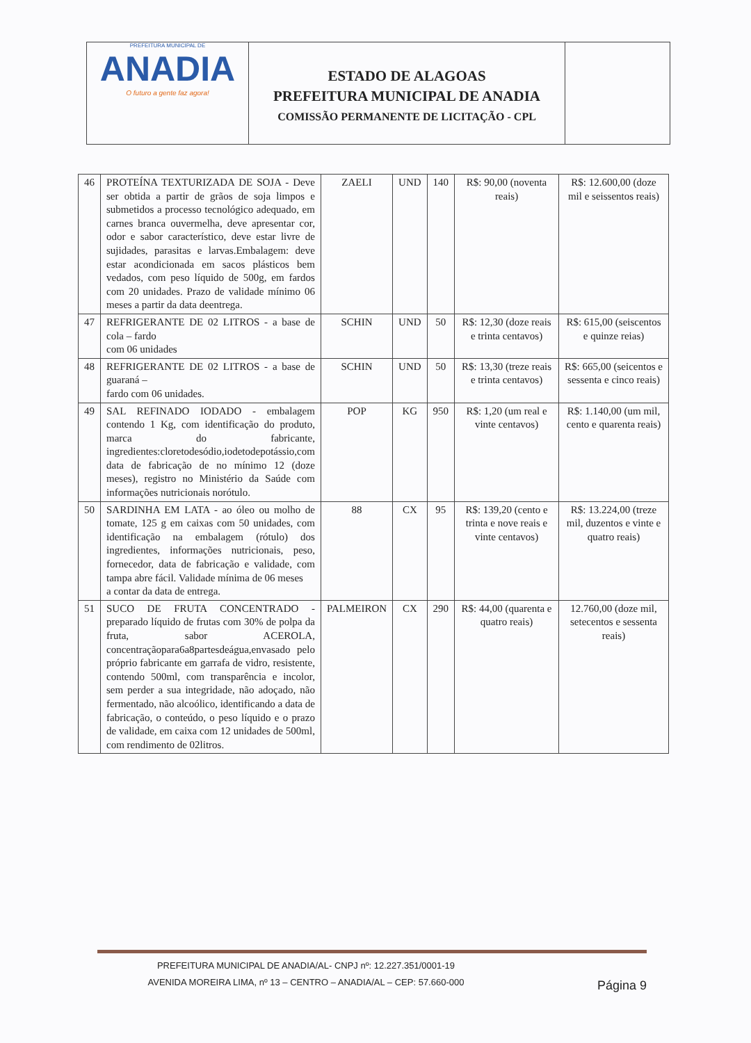PREFEITURA MUNICIPAL DE
ANADIA
O futuro a gente faz agora!
ESTADO DE ALAGOAS
PREFEITURA MUNICIPAL DE ANADIA
COMISSÃO PERMANENTE DE LICITAÇÃO - CPL
| 46 | PROTEÍNA TEXTURIZADA DE SOJA - Deve ser obtida a partir de grãos de soja limpos e submetidos a processo tecnológico adequado, em carnes branca ouvermelha, deve apresentar cor, odor e sabor característico, deve estar livre de sujidades, parasitas e larvas.Embalagem: deve estar acondicionada em sacos plásticos bem vedados, com peso líquido de 500g, em fardos com 20 unidades. Prazo de validade mínimo 06 meses a partir da data deentrega. | ZAELI | UND | 140 | R$: 90,00 (noventa reais) | R$: 12.600,00 (doze mil e seissentos reais) |
| 47 | REFRIGERANTE DE 02 LITROS - a base de cola – fardo com 06 unidades | SCHIN | UND | 50 | R$: 12,30 (doze reais e trinta centavos) | R$: 615,00 (seiscentos e quinze reias) |
| 48 | REFRIGERANTE DE 02 LITROS - a base de guaraná – fardo com 06 unidades. | SCHIN | UND | 50 | R$: 13,30 (treze reais e trinta centavos) | R$: 665,00 (seicentos e sessenta e cinco reais) |
| 49 | SAL REFINADO IODADO - embalagem contendo 1 Kg, com identificação do produto, marca do fabricante, ingredientes:cloretodesódio,iodetodepotássio,com data de fabricação de no mínimo 12 (doze meses), registro no Ministério da Saúde com informações nutricionais norótulo. | POP | KG | 950 | R$: 1,20 (um real e vinte centavos) | R$: 1.140,00 (um mil, cento e quarenta reais) |
| 50 | SARDINHA EM LATA - ao óleo ou molho de tomate, 125 g em caixas com 50 unidades, com identificação na embalagem (rótulo) dos ingredientes, informações nutricionais, peso, fornecedor, data de fabricação e validade, com tampa abre fácil. Validade mínima de 06 meses a contar da data de entrega. | 88 | CX | 95 | R$: 139,20 (cento e trinta e nove reais e vinte centavos) | R$: 13.224,00 (treze mil, duzentos e vinte e quatro reais) |
| 51 | SUCO DE FRUTA CONCENTRADO - preparado líquido de frutas com 30% de polpa da fruta, sabor ACEROLA, concentraçãopara6a8partesdeágua,envasado pelo próprio fabricante em garrafa de vidro, resistente, contendo 500ml, com transparência e incolor, sem perder a sua integridade, não adoçado, não fermentado, não alcoólico, identificando a data de fabricação, o conteúdo, o peso líquido e o prazo de validade, em caixa com 12 unidades de 500ml, com rendimento de 02litros. | PALMEIRON | CX | 290 | R$: 44,00 (quarenta e quatro reais) | 12.760,00 (doze mil, setecentos e sessenta reais) |
PREFEITURA MUNICIPAL DE ANADIA/AL- CNPJ nº: 12.227.351/0001-19
AVENIDA MOREIRA LIMA, nº 13 – CENTRO – ANADIA/AL – CEP: 57.660-000
Página 9